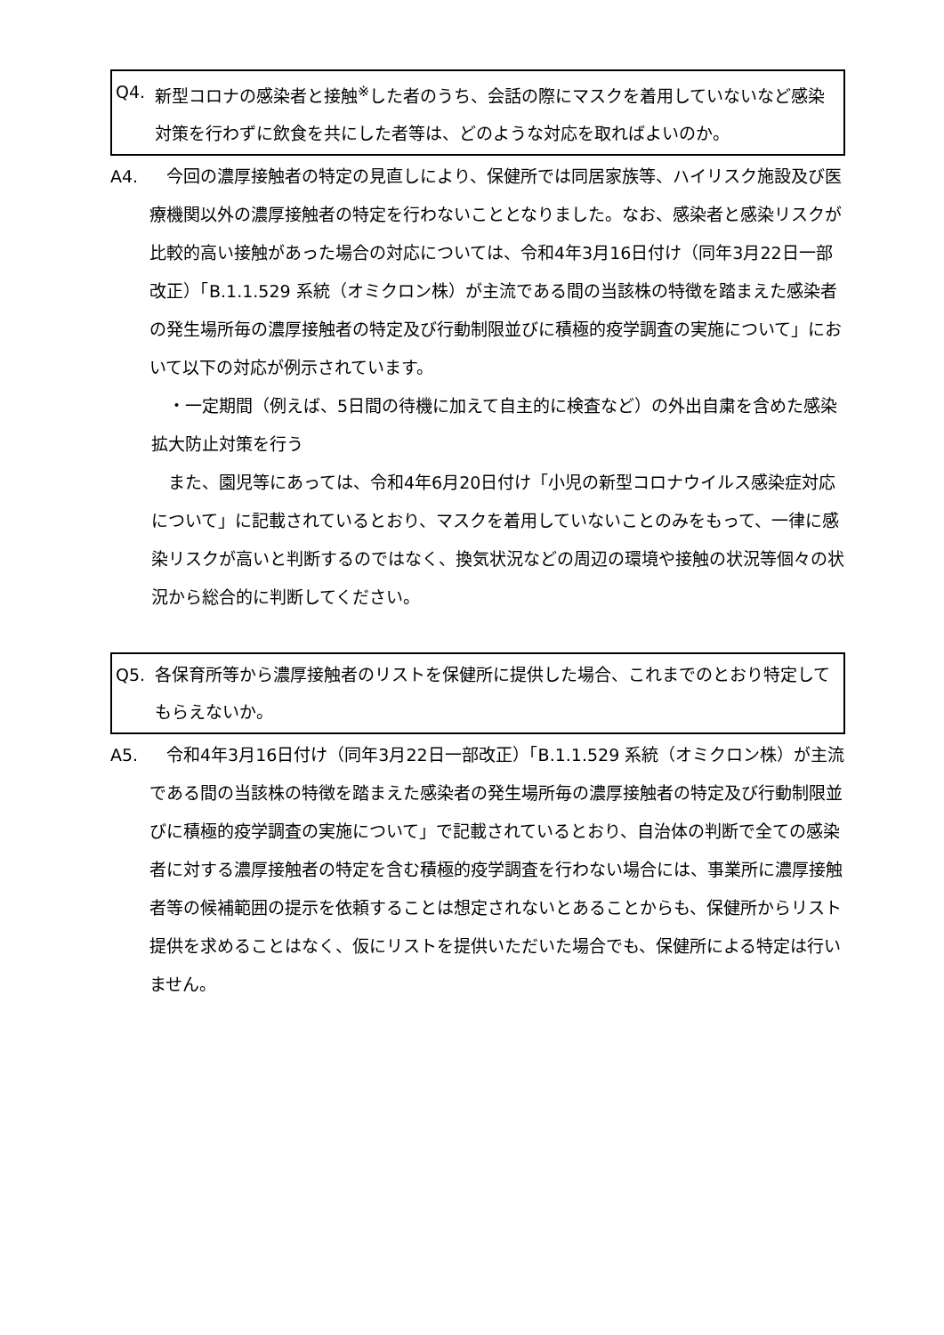Q4. 新型コロナの感染者と接触<sup>※</sup>した者のうち、会話の際にマスクを着用していないなど感染対策を行わずに飲食を共にした者等は、どのような対応を取ればよいのか。
A4.　今回の濃厚接触者の特定の見直しにより、保健所では同居家族等、ハイリスク施設及び医療機関以外の濃厚接触者の特定を行わないこととなりました。なお、感染者と感染リスクが比較的高い接触があった場合の対応については、令和4年3月16日付け（同年3月22日一部改正）「B.1.1.529 系統（オミクロン株）が主流である間の当該株の特徴を踏まえた感染者の発生場所毎の濃厚接触者の特定及び行動制限並びに積極的疫学調査の実施について」において以下の対応が例示されています。
　・一定期間（例えば、5日間の待機に加えて自主的に検査など）の外出自粛を含めた感染拡大防止対策を行う
　また、園児等にあっては、令和4年6月20日付け「小児の新型コロナウイルス感染症対応について」に記載されているとおり、マスクを着用していないことのみをもって、一律に感染リスクが高いと判断するのではなく、換気状況などの周辺の環境や接触の状況等個々の状況から総合的に判断してください。
Q5. 各保育所等から濃厚接触者のリストを保健所に提供した場合、これまでのとおり特定してもらえないか。
A5.　令和4年3月16日付け（同年3月22日一部改正）「B.1.1.529 系統（オミクロン株）が主流である間の当該株の特徴を踏まえた感染者の発生場所毎の濃厚接触者の特定及び行動制限並びに積極的疫学調査の実施について」で記載されているとおり、自治体の判断で全ての感染者に対する濃厚接触者の特定を含む積極的疫学調査を行わない場合には、事業所に濃厚接触者等の候補範囲の提示を依頼することは想定されないとあることからも、保健所からリスト提供を求めることはなく、仮にリストを提供いただいた場合でも、保健所による特定は行いません。